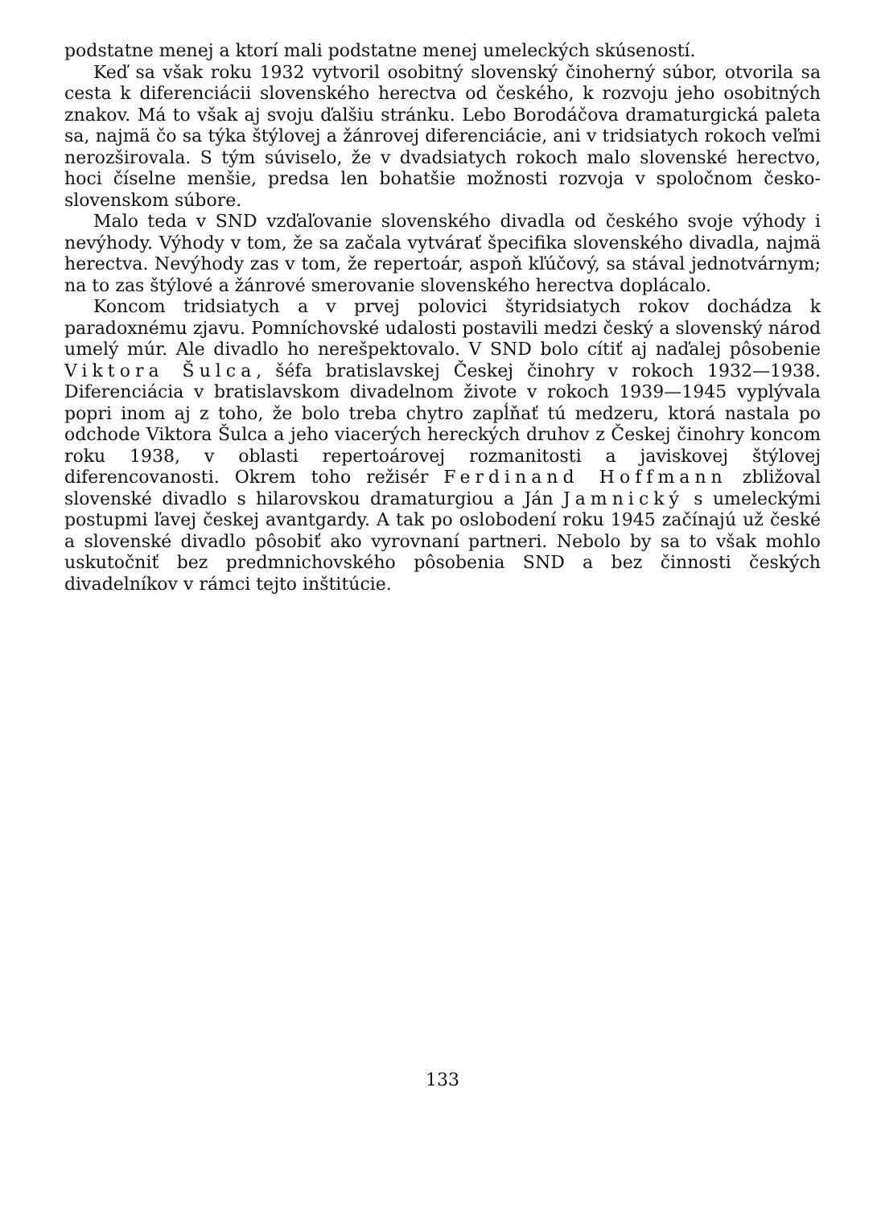podstatne menej a ktorí mali podstatne menej umeleckých skúseností.
Keď sa však roku 1932 vytvoril osobitný slovenský činoherný súbor, otvorila sa cesta k diferenciácii slovenského herectva od českého, k rozvoju jeho osobitných znakov. Má to však aj svoju ďalšiu stránku. Lebo Borodáčova dramaturgická paleta sa, najmä čo sa týka štýlovej a žánrovej diferenciácie, ani v tridsiatych rokoch veľmi nerozširovala. S tým súviselo, že v dvadsiatych rokoch malo slovenské herectvo, hoci číselne menšie, predsa len bohatšie možnosti rozvoja v spoločnom česko-slovenskom súbore.
Malo teda v SND vzďaľovanie slovenského divadla od českého svoje výhody i nevýhody. Výhody v tom, že sa začala vytvárať špecifika slovenského divadla, najmä herectva. Nevýhody zas v tom, že repertoár, aspoň kľúčový, sa stával jednotvárnym; na to zas štýlové a žánrové smerovanie slovenského herectva doplácalo.
Koncom tridsiatych a v prvej polovici štyridsiatych rokov dochádza k paradoxnému zjavu. Pomníchovské udalosti postavili medzi český a slovenský národ umelý múr. Ale divadlo ho nerešpektovalo. V SND bolo cítiť aj naďalej pôsobenie Viktora Šulca, šéfa bratislavskej Českej činohry v rokoch 1932—1938. Diferenciácia v bratislavskom divadelnom živote v rokoch 1939—1945 vyplývala popri inom aj z toho, že bolo treba chytro zapĺňať tú medzeru, ktorá nastala po odchode Viktora Šulca a jeho viacerých hereckých druhov z Českej činohry koncom roku 1938, v oblasti repertoárovej rozmanitosti a javiskovej štýlovej diferencovanosti. Okrem toho režisér Ferdinand Hoffmann zbližoval slovenské divadlo s hilarovskou dramaturgiou a Ján Jamnický s umeleckými postupmi ľavej českej avantgardy. A tak po oslobodení roku 1945 začínajú už české a slovenské divadlo pôsobiť ako vyrovnaní partneri. Nebolo by sa to však mohlo uskutočniť bez predmnichovského pôsobenia SND a bez činnosti českých divadelníkov v rámci tejto inštitúcie.
133